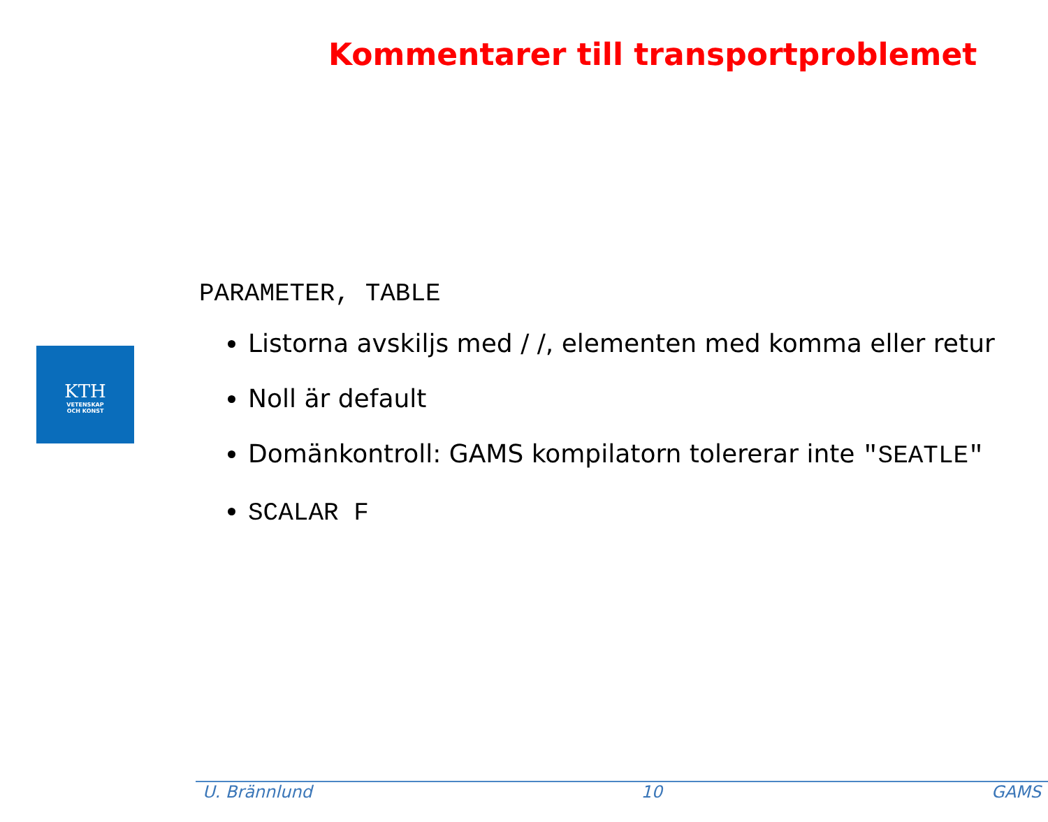Kommentarer till transportproblemet
KTH
VETENSKAP
OCH KONST
PARAMETER, TABLE
Listorna avskiljs med / /, elementen med komma eller retur
Noll är default
Domänkontroll: GAMS kompilatorn tolererar inte "SEATLE"
SCALAR F
U. Brännlund 10 GAMS